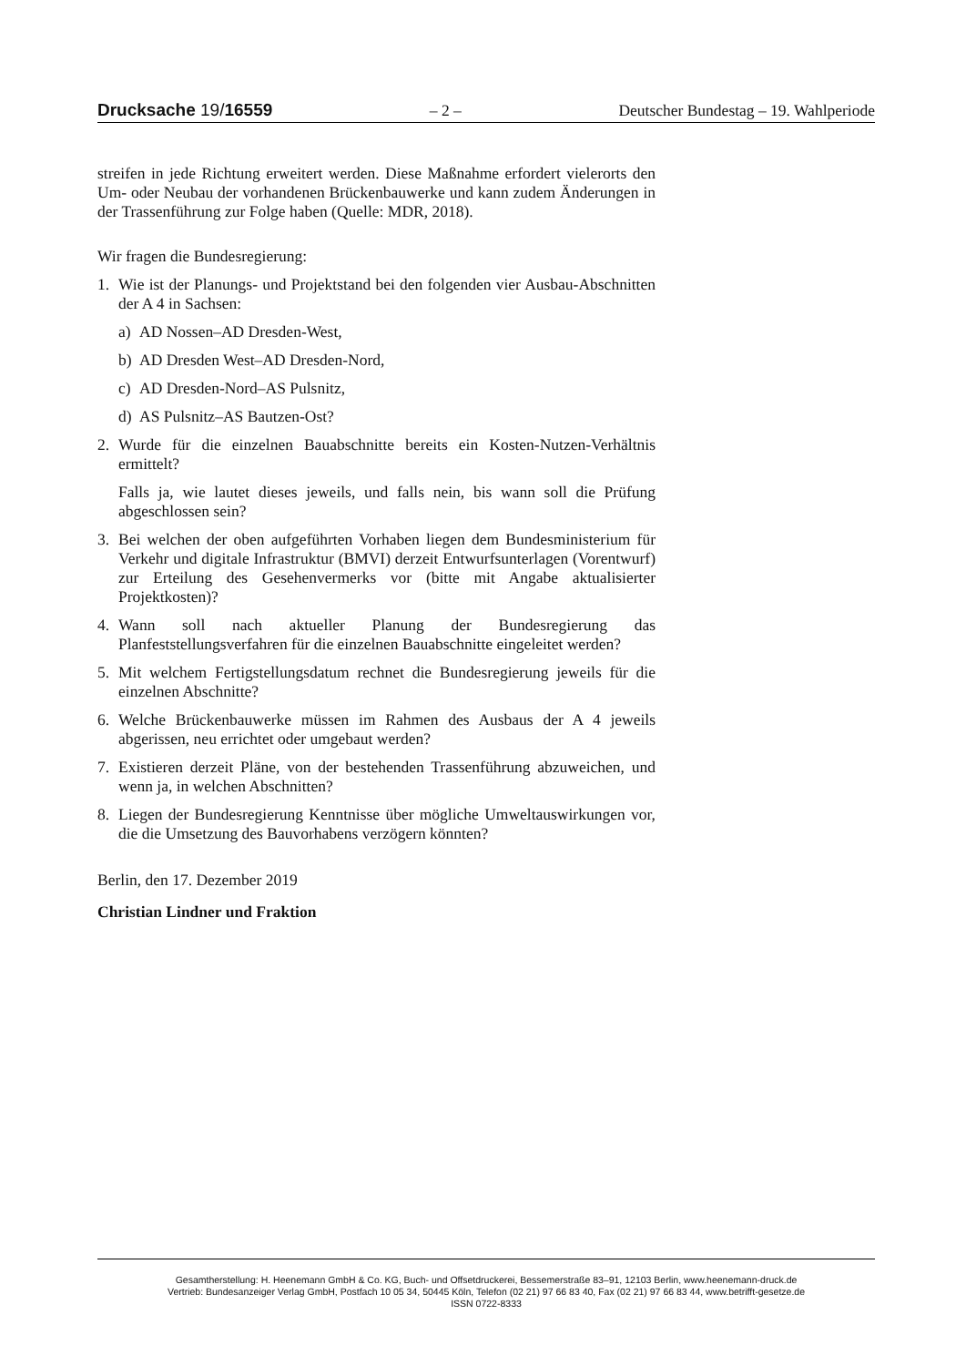Drucksache 19/16559 – 2 – Deutscher Bundestag – 19. Wahlperiode
streifen in jede Richtung erweitert werden. Diese Maßnahme erfordert vielerorts den Um- oder Neubau der vorhandenen Brückenbauwerke und kann zudem Änderungen in der Trassenführung zur Folge haben (Quelle: MDR, 2018).
Wir fragen die Bundesregierung:
1. Wie ist der Planungs- und Projektstand bei den folgenden vier Ausbau-Abschnitten der A 4 in Sachsen:
a) AD Nossen–AD Dresden-West,
b) AD Dresden West–AD Dresden-Nord,
c) AD Dresden-Nord–AS Pulsnitz,
d) AS Pulsnitz–AS Bautzen-Ost?
2. Wurde für die einzelnen Bauabschnitte bereits ein Kosten-Nutzen-Verhältnis ermittelt?
Falls ja, wie lautet dieses jeweils, und falls nein, bis wann soll die Prüfung abgeschlossen sein?
3. Bei welchen der oben aufgeführten Vorhaben liegen dem Bundesministerium für Verkehr und digitale Infrastruktur (BMVI) derzeit Entwurfsunterlagen (Vorentwurf) zur Erteilung des Gesehenvermerks vor (bitte mit Angabe aktualisierter Projektkosten)?
4. Wann soll nach aktueller Planung der Bundesregierung das Planfeststellungsverfahren für die einzelnen Bauabschnitte eingeleitet werden?
5. Mit welchem Fertigstellungsdatum rechnet die Bundesregierung jeweils für die einzelnen Abschnitte?
6. Welche Brückenbauwerke müssen im Rahmen des Ausbaus der A 4 jeweils abgerissen, neu errichtet oder umgebaut werden?
7. Existieren derzeit Pläne, von der bestehenden Trassenführung abzuweichen, und wenn ja, in welchen Abschnitten?
8. Liegen der Bundesregierung Kenntnisse über mögliche Umweltauswirkungen vor, die die Umsetzung des Bauvorhabens verzögern könnten?
Berlin, den 17. Dezember 2019
Christian Lindner und Fraktion
Gesamtherstellung: H. Heenemann GmbH & Co. KG, Buch- und Offsetdruckerei, Bessemerstraße 83–91, 12103 Berlin, www.heenemann-druck.de
Vertrieb: Bundesanzeiger Verlag GmbH, Postfach 10 05 34, 50445 Köln, Telefon (02 21) 97 66 83 40, Fax (02 21) 97 66 83 44, www.betrifft-gesetze.de
ISSN 0722-8333